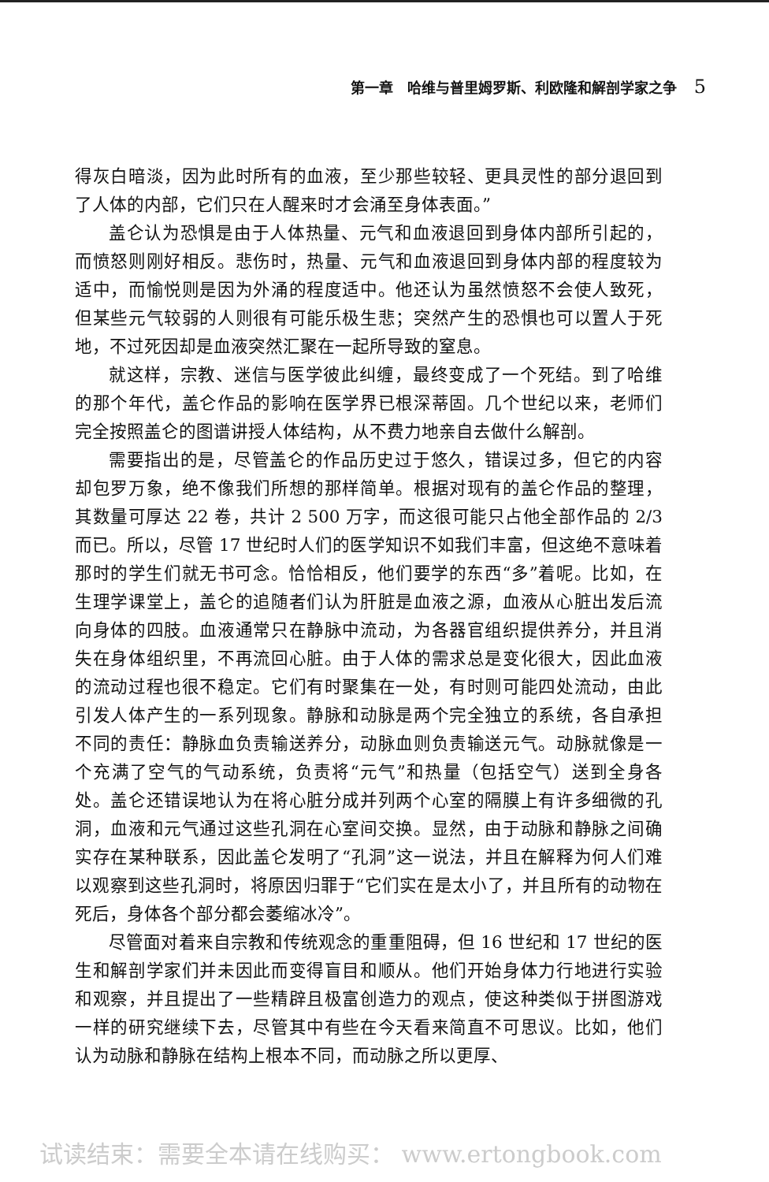第一章　哈维与普里姆罗斯、利欧隆和解剖学家之争 5
得灰白暗淡，因为此时所有的血液，至少那些较轻、更具灵性的部分退回到了人体的内部，它们只在人醒来时才会涌至身体表面。”
盖仑认为恐惧是由于人体热量、元气和血液退回到身体内部所引起的，而愤怒则刚好相反。悲伤时，热量、元气和血液退回到身体内部的程度较为适中，而愉悦则是因为外涌的程度适中。他还认为虽然愤怒不会使人致死，但某些元气较弱的人则很有可能乐极生悲；突然产生的恐惧也可以置人于死地，不过死因却是血液突然汇聚在一起所导致的窒息。
就这样，宗教、迷信与医学彼此纠缠，最终变成了一个死结。到了哈维的那个年代，盖仑作品的影响在医学界已根深蒂固。几个世纪以来，老师们完全按照盖仑的图谱讲授人体结构，从不费力地亲自去做什么解剖。
需要指出的是，尽管盖仑的作品历史过于悠久，错误过多，但它的内容却包罗万象，绝不像我们所想的那样简单。根据对现有的盖仑作品的整理，其数量可厚达 22 卷，共计 2 500 万字，而这很可能只占他全部作品的 2/3 而已。所以，尽管 17 世纪时人们的医学知识不如我们丰富，但这绝不意味着那时的学生们就无书可念。恰恰相反，他们要学的东西“多”着呢。比如，在生理学课堂上，盖仑的追随者们认为肝脏是血液之源，血液从心脏出发后流向身体的四肢。血液通常只在静脉中流动，为各器官组织提供养分，并且消失在身体组织里，不再流回心脏。由于人体的需求总是变化很大，因此血液的流动过程也很不稳定。它们有时聚集在一处，有时则可能四处流动，由此引发人体产生的一系列现象。静脉和动脉是两个完全独立的系统，各自承担不同的责任：静脉血负责输送养分，动脉血则负责输送元气。动脉就像是一个充满了空气的气动系统，负责将“元气”和热量（包括空气）送到全身各处。盖仑还错误地认为在将心脏分成并列两个心室的隔膜上有许多细微的孔洞，血液和元气通过这些孔洞在心室间交换。显然，由于动脉和静脉之间确实存在某种联系，因此盖仑发明了“孔洞”这一说法，并且在解释为何人们难以观察到这些孔洞时，将原因归罪于“它们实在是太小了，并且所有的动物在死后，身体各个部分都会萎缩冰冷”。
尽管面对着来自宗教和传统观念的重重阻碍，但 16 世纪和 17 世纪的医生和解剖学家们并未因此而变得盲目和顺从。他们开始身体力行地进行实验和观察，并且提出了一些精辟且极富创造力的观点，使这种类似于拼图游戏一样的研究继续下去，尽管其中有些在今天看来简直不可思议。比如，他们认为动脉和静脉在结构上根本不同，而动脉之所以更厚、
试读结束：需要全本请在线购买： www.ertongbook.com